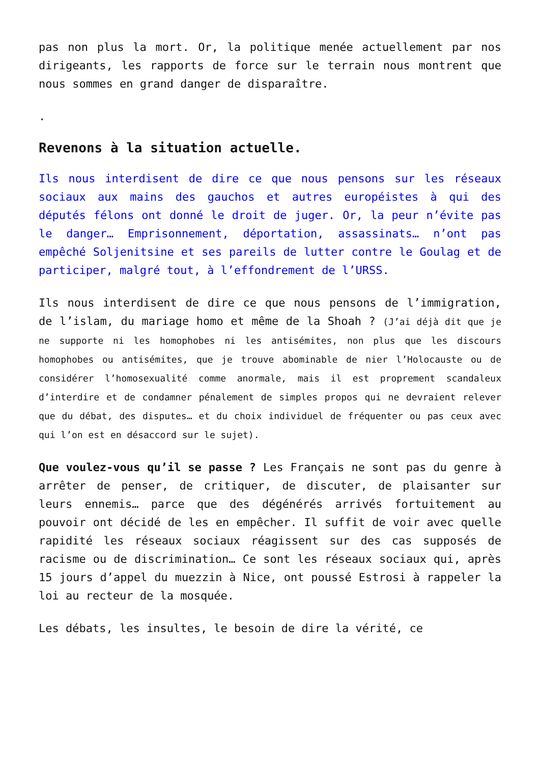pas non plus la mort. Or, la politique menée actuellement par nos dirigeants, les rapports de force sur le terrain nous montrent que nous sommes en grand danger de disparaître.
.
Revenons à la situation actuelle.
Ils nous interdisent de dire ce que nous pensons sur les réseaux sociaux aux mains des gauchos et autres européistes à qui des députés félons ont donné le droit de juger. Or, la peur n’évite pas le danger… Emprisonnement, déportation, assassinats… n’ont pas empêché Soljenitsine et ses pareils de lutter contre le Goulag et de participer, malgré tout, à l’effondrement de l’URSS.
Ils nous interdisent de dire ce que nous pensons de l’immigration, de l’islam, du mariage homo et même de la Shoah ? (J’ai déjà dit que je ne supporte ni les homophobes ni les antisémites, non plus que les discours homophobes ou antisémites, que je trouve abominable de nier l’Holocauste ou de considérer l’homosexualité comme anormale, mais il est proprement scandaleux d’interdire et de condamner pénalement de simples propos qui ne devraient relever que du débat, des disputes… et du choix individuel de fréquenter ou pas ceux avec qui l’on est en désaccord sur le sujet).
Que voulez-vous qu’il se passe ? Les Français ne sont pas du genre à arrêter de penser, de critiquer, de discuter, de plaisanter sur leurs ennemis… parce que des dégénérés arrivés fortuitement au pouvoir ont décidé de les en empêcher. Il suffit de voir avec quelle rapidité les réseaux sociaux réagissent sur des cas supposés de racisme ou de discrimination… Ce sont les réseaux sociaux qui, après 15 jours d’appel du muezzin à Nice, ont poussé Estrosi à rappeler la loi au recteur de la mosquée.
Les débats, les insultes, le besoin de dire la vérité, ce